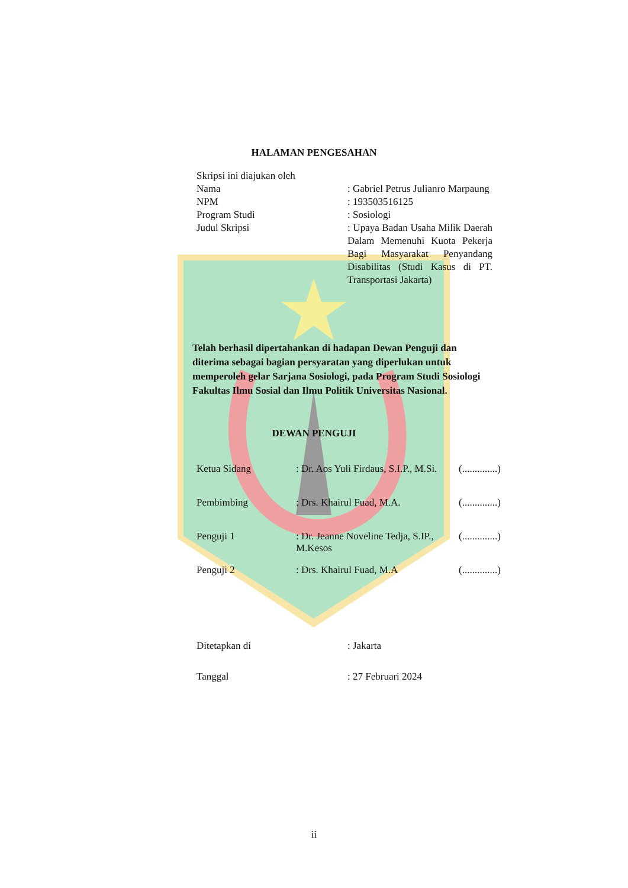HALAMAN PENGESAHAN
Skripsi ini diajukan oleh
Nama : Gabriel Petrus Julianro Marpaung
NPM : 193503516125
Program Studi : Sosiologi
Judul Skripsi : Upaya Badan Usaha Milik Daerah Dalam Memenuhi Kuota Pekerja Bagi Masyarakat Penyandang Disabilitas (Studi Kasus di PT. Transportasi Jakarta)
Telah berhasil dipertahankan di hadapan Dewan Penguji dan diterima sebagai bagian persyaratan yang diperlukan untuk memperoleh gelar Sarjana Sosiologi, pada Program Studi Sosiologi Fakultas Ilmu Sosial dan Ilmu Politik Universitas Nasional.
DEWAN PENGUJI
Ketua Sidang : Dr. Aos Yuli Firdaus, S.I.P., M.Si.
(..............)
Pembimbing : Drs. Khairul Fuad, M.A. (..............)
Penguji 1 : Dr. Jeanne Noveline Tedja, S.IP., M.Kesos
(..............)
Penguji 2 : Drs. Khairul Fuad, M.A (..............)
Ditetapkan di : Jakarta
Tanggal : 27 Februari 2024
ii